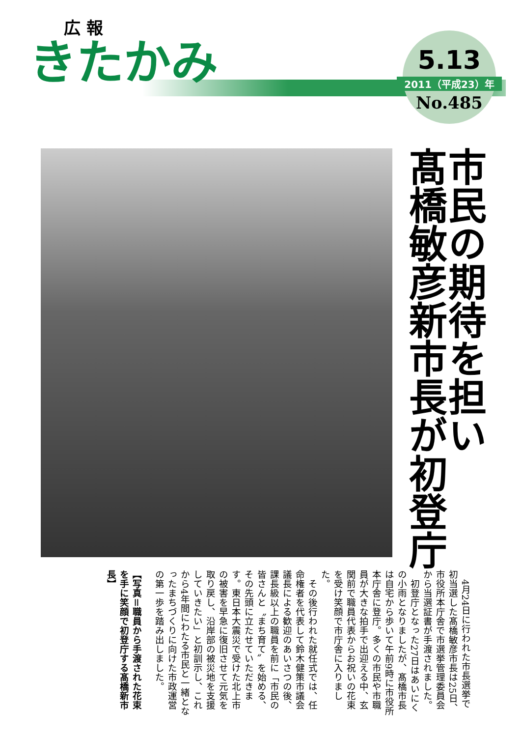広 報
きたかみ
5.13
2011（平成23）年
No.485
市民の期待を担い
髙橋敏彦新市長が初登庁
4月24日に行われた市長選挙で初当選した髙橋敏彦市長は25日、市役所本庁舎で市選挙管理委員会から当選証書が手渡されました。
初登庁となった27日はあいにくの小雨となりましたが、髙橋市長は自宅から歩いて午前9時に市役所本庁舎に登庁。多くの市民や市職員が大きな拍手で出迎える中、玄関前で職員代表からお祝いの花束を受け笑顔で市庁舎に入りました。
その後行われた就任式では、任命権者を代表して鈴木健策市議会議長による歓迎のあいさつの後、課長級以上の職員を前に「市民の皆さんと〝まち育て〟を始める、その先頭に立たせていただきます。東日本大震災で受けた北上市の被害を早急に復旧させて元気を取り戻し、沿岸部の被災地を支援していきたい」と初訓示し、これから4年間にわたる市民と一緒となったまちづくりに向けた市政運営の第一歩を踏み出しました。
【写真＝職員から手渡された花束を手に笑顔で初登庁する髙橋新市長】